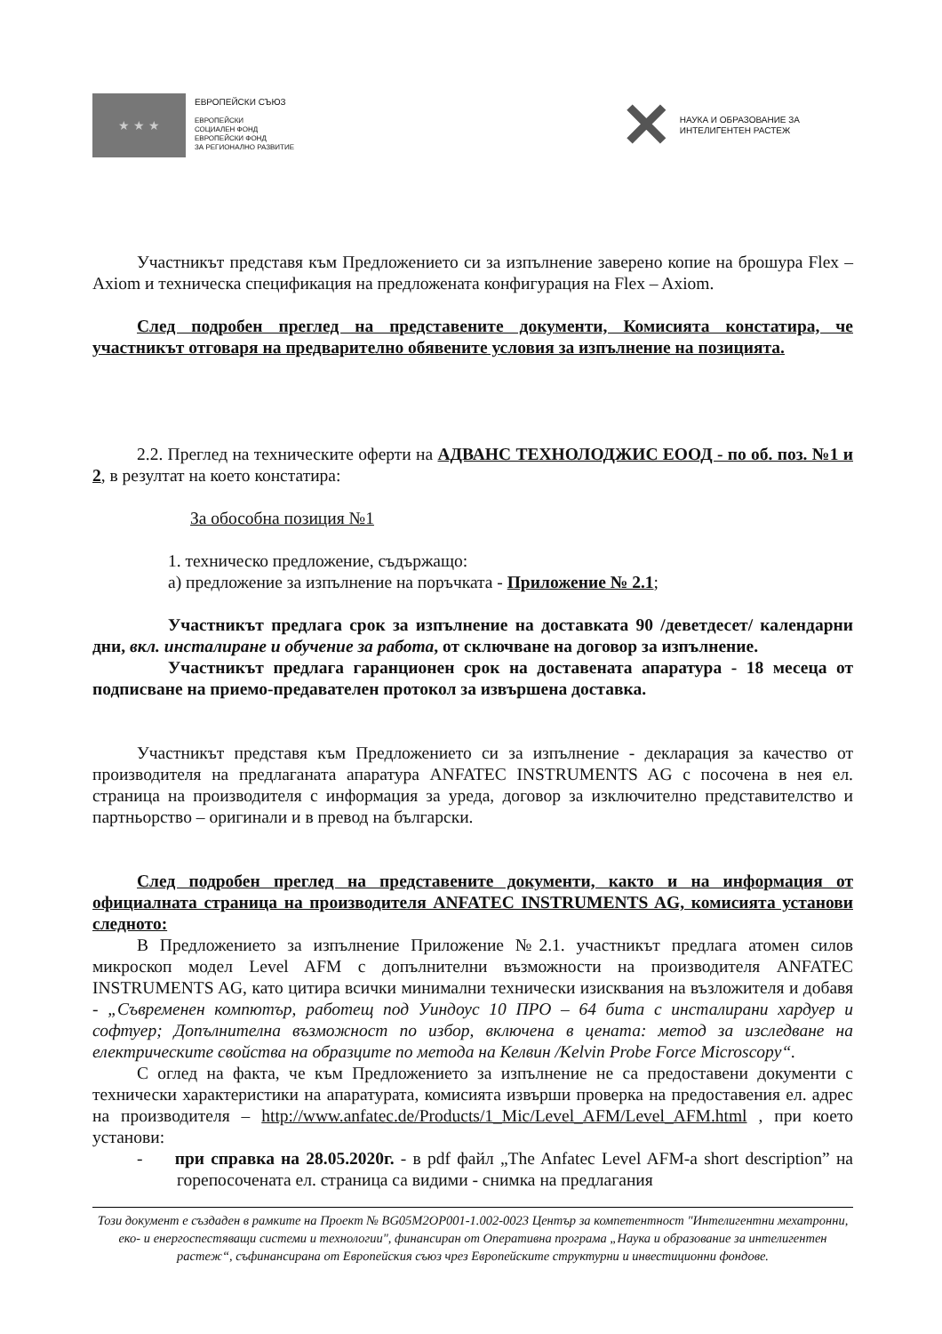★ ★ ★
ЕВРОПЕЙСКИ СЪЮЗ
ЕВРОПЕЙСКИ
СОЦИАЛЕН ФОНД
ЕВРОПЕЙСКИ ФОНД
ЗА РЕГИОНАЛНО РАЗВИТИЕ
✕
НАУКА И ОБРАЗОВАНИЕ ЗА
ИНТЕЛИГЕНТЕН РАСТЕЖ
Участникът представя към Предложението си за изпълнение заверено копие на брошура Flex – Axiom и техническа спецификация на предложената конфигурация на Flex – Axiom.
След подробен преглед на представените документи, Комисията констатира, че участникът отговаря на предварително обявените условия за изпълнение на позицията.
2.2. Преглед на техническите оферти на АДВАНС ТЕХНОЛОДЖИС ЕООД - по об. поз. №1 и 2, в резултат на което констатира:
За обособна позиция №1
1. техническо предложение, съдържащо:
а) предложение за изпълнение на поръчката - Приложение № 2.1;
Участникът предлага срок за изпълнение на доставката 90 /деветдесет/ календарни дни, вкл. инсталиране и обучение за работа, от сключване на договор за изпълнение.
Участникът предлага гаранционен срок на доставената апаратура - 18 месеца от подписване на приемо-предавателен протокол за извършена доставка.
Участникът представя към Предложението си за изпълнение - декларация за качество от производителя на предлаганата апаратура ANFATEC INSTRUMENTS AG с посочена в нея ел. страница на производителя с информация за уреда, договор за изключително представителство и партньорство – оригинали и в превод на български.
След подробен преглед на представените документи, както и на информация от официалната страница на производителя ANFATEC INSTRUMENTS AG, комисията установи следното:
В Предложението за изпълнение Приложение №2.1. участникът предлага атомен силов микроскоп модел Level AFM с допълнителни възможности на производителя ANFATEC INSTRUMENTS AG, като цитира всички минимални технически изисквания на възложителя и добавя - „Съвременен компютър, работещ под Уиндоус 10 ПРО – 64 бита с инсталирани хардуер и софтуер; Допълнителна възможност по избор, включена в цената: метод за изследване на електрическите свойства на образците по метода на Келвин /Kelvin Probe Force Microscopy“.
С оглед на факта, че към Предложението за изпълнение не са предоставени документи с технически характеристики на апаратурата, комисията извърши проверка на предоставения ел. адрес на производителя – http://www.anfatec.de/Products/1_Mic/Level_AFM/Level_AFM.html , при което установи:
- при справка на 28.05.2020г. - в pdf файл „The Anfatec Level AFM-a short description” на горепосочената ел. страница са видими - снимка на предлагания
Този документ е създаден в рамките на Проект № BG05M2OP001-1.002-0023 Център за компетентност "Интелигентни мехатронни, еко- и енергоспестяващи системи и технологии", финансиран от Оперативна програма „Наука и образование за интелигентен растеж“, съфинансирана от Европейския съюз чрез Европейските структурни и инвестиционни фондове.